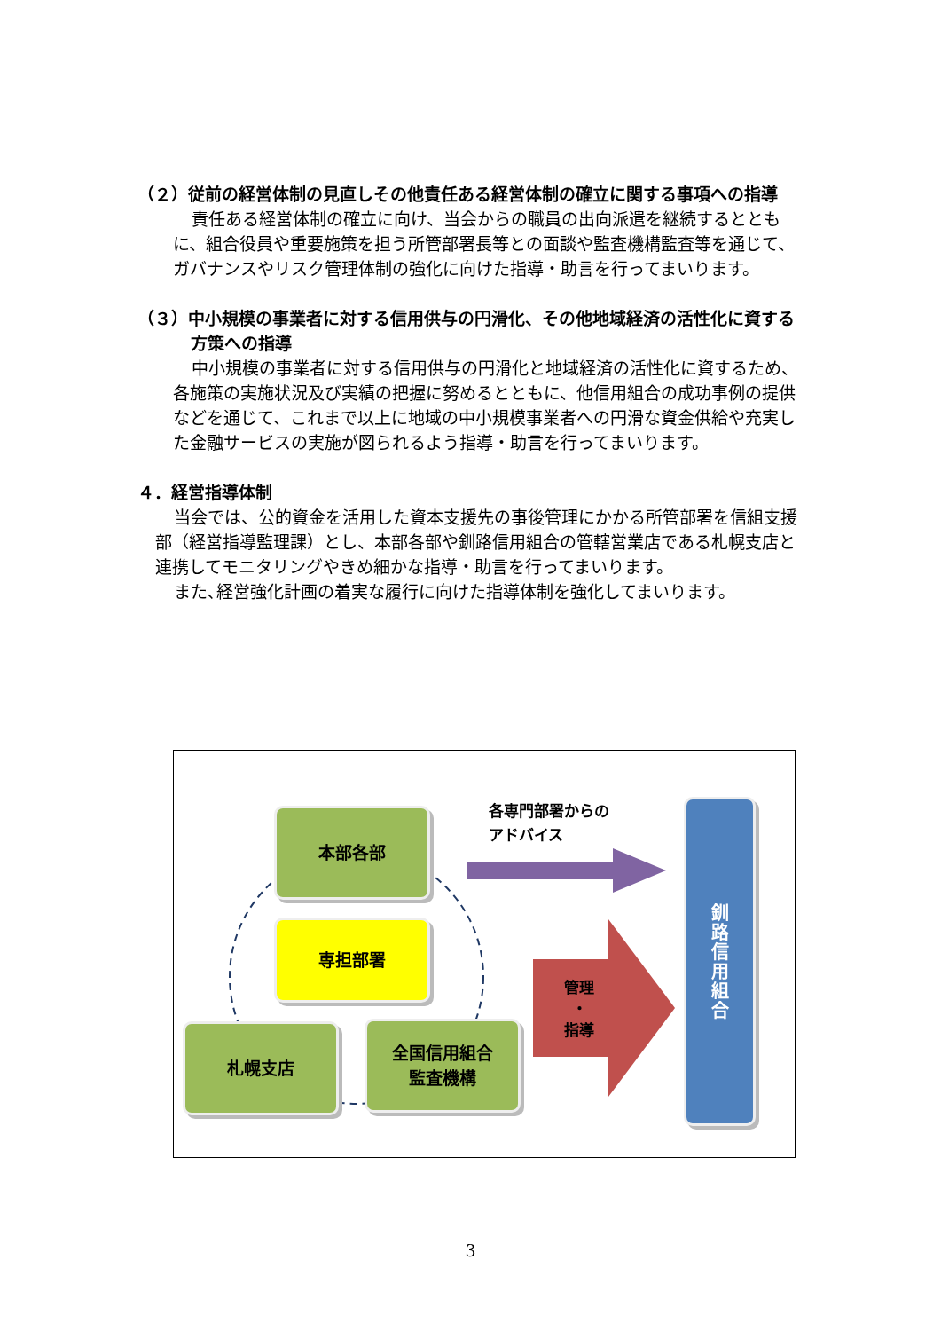（２）従前の経営体制の見直しその他責任ある経営体制の確立に関する事項への指導
責任ある経営体制の確立に向け、当会からの職員の出向派遣を継続するとともに、組合役員や重要施策を担う所管部署長等との面談や監査機構監査等を通じて、ガバナンスやリスク管理体制の強化に向けた指導・助言を行ってまいります。
（３）中小規模の事業者に対する信用供与の円滑化、その他地域経済の活性化に資する方策への指導
中小規模の事業者に対する信用供与の円滑化と地域経済の活性化に資するため、各施策の実施状況及び実績の把握に努めるとともに、他信用組合の成功事例の提供などを通じて、これまで以上に地域の中小規模事業者への円滑な資金供給や充実した金融サービスの実施が図られるよう指導・助言を行ってまいります。
４．経営指導体制
当会では、公的資金を活用した資本支援先の事後管理にかかる所管部署を信組支援部（経営指導監理課）とし、本部各部や釧路信用組合の管轄営業店である札幌支店と連携してモニタリングやきめ細かな指導・助言を行ってまいります。
また､経営強化計画の着実な履行に向けた指導体制を強化してまいります。
本部各部
専担部署
札幌支店
全国信用組合
監査機構
釧
路
信
用
組
合
各専門部署からの
アドバイス
管理
・
指導
3